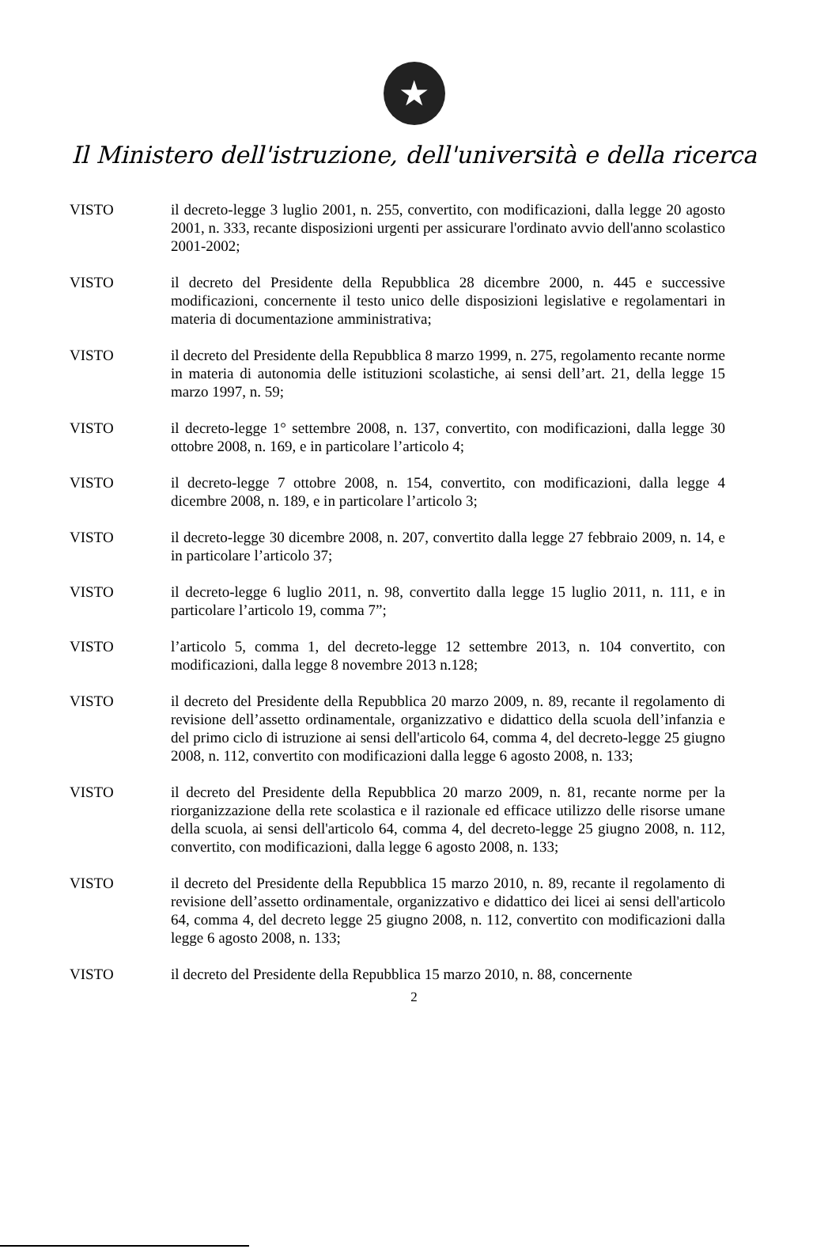★
Il Ministero dell'istruzione, dell'università e della ricerca
VISTO il decreto-legge 3 luglio 2001, n. 255, convertito, con modificazioni, dalla legge 20 agosto 2001, n. 333, recante disposizioni urgenti per assicurare l'ordinato avvio dell'anno scolastico 2001-2002;
VISTO il decreto del Presidente della Repubblica 28 dicembre 2000, n. 445 e successive modificazioni, concernente il testo unico delle disposizioni legislative e regolamentari in materia di documentazione amministrativa;
VISTO il decreto del Presidente della Repubblica 8 marzo 1999, n. 275, regolamento recante norme in materia di autonomia delle istituzioni scolastiche, ai sensi dell’art. 21, della legge 15 marzo 1997, n. 59;
VISTO il decreto-legge 1° settembre 2008, n. 137, convertito, con modificazioni, dalla legge 30 ottobre 2008, n. 169, e in particolare l’articolo 4;
VISTO il decreto-legge 7 ottobre 2008, n. 154, convertito, con modificazioni, dalla legge 4 dicembre 2008, n. 189, e in particolare l’articolo 3;
VISTO il decreto-legge 30 dicembre 2008, n. 207, convertito dalla legge 27 febbraio 2009, n. 14, e in particolare l’articolo 37;
VISTO il decreto-legge 6 luglio 2011, n. 98, convertito dalla legge 15 luglio 2011, n. 111, e in particolare l’articolo 19, comma 7”;
VISTO l’articolo 5, comma 1, del decreto-legge 12 settembre 2013, n. 104 convertito, con modificazioni, dalla legge 8 novembre 2013 n.128;
VISTO il decreto del Presidente della Repubblica 20 marzo 2009, n. 89, recante il regolamento di revisione dell’assetto ordinamentale, organizzativo e didattico della scuola dell’infanzia e del primo ciclo di istruzione ai sensi dell'articolo 64, comma 4, del decreto-legge 25 giugno 2008, n. 112, convertito con modificazioni dalla legge 6 agosto 2008, n. 133;
VISTO il decreto del Presidente della Repubblica 20 marzo 2009, n. 81, recante norme per la riorganizzazione della rete scolastica e il razionale ed efficace utilizzo delle risorse umane della scuola, ai sensi dell'articolo 64, comma 4, del decreto-legge 25 giugno 2008, n. 112, convertito, con modificazioni, dalla legge 6 agosto 2008, n. 133;
VISTO il decreto del Presidente della Repubblica 15 marzo 2010, n. 89, recante il regolamento di revisione dell’assetto ordinamentale, organizzativo e didattico dei licei ai sensi dell'articolo 64, comma 4, del decreto legge 25 giugno 2008, n. 112, convertito con modificazioni dalla legge 6 agosto 2008, n. 133;
VISTO il decreto del Presidente della Repubblica 15 marzo 2010, n. 88, concernente
2